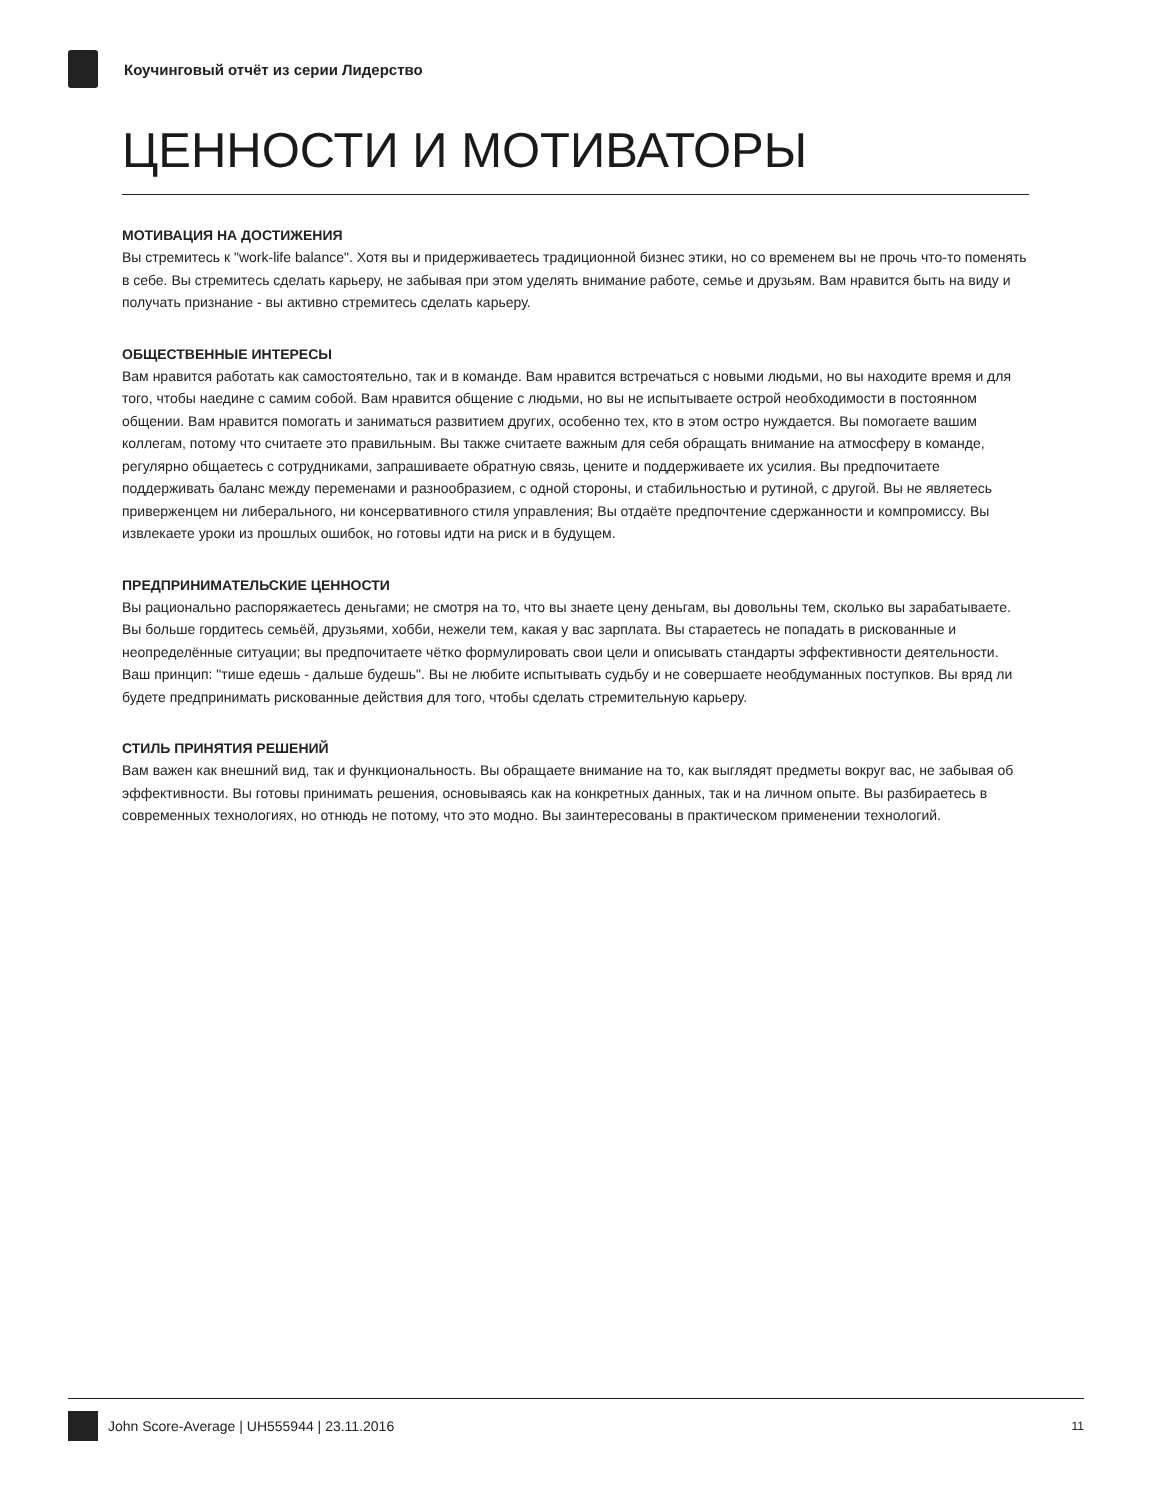Коучинговый отчёт из серии Лидерство
ЦЕННОСТИ И МОТИВАТОРЫ
МОТИВАЦИЯ НА ДОСТИЖЕНИЯ
Вы стремитесь к "work-life balance". Хотя вы и придерживаетесь традиционной бизнес этики, но со временем вы не прочь что-то поменять в себе. Вы стремитесь сделать карьеру, не забывая при этом уделять внимание работе, семье и друзьям. Вам нравится быть на виду и получать признание - вы активно стремитесь сделать карьеру.
ОБЩЕСТВЕННЫЕ ИНТЕРЕСЫ
Вам нравится работать как самостоятельно, так и в команде. Вам нравится встречаться с новыми людьми, но вы находите время и для того, чтобы наедине с самим собой. Вам нравится общение с людьми, но вы не испытываете острой необходимости в постоянном общении. Вам нравится помогать и заниматься развитием других, особенно тех, кто в этом остро нуждается. Вы помогаете вашим коллегам, потому что считаете это правильным. Вы также считаете важным для себя обращать внимание на атмосферу в команде, регулярно общаетесь с сотрудниками, запрашиваете обратную связь, цените и поддерживаете их усилия. Вы предпочитаете поддерживать баланс между переменами и разнообразием, с одной стороны, и стабильностью и рутиной, с другой. Вы не являетесь приверженцем ни либерального, ни консервативного стиля управления; Вы отдаёте предпочтение сдержанности и компромиссу. Вы извлекаете уроки из прошлых ошибок, но готовы идти на риск и в будущем.
ПРЕДПРИНИМАТЕЛЬСКИЕ ЦЕННОСТИ
Вы рационально распоряжаетесь деньгами; не смотря на то, что вы знаете цену деньгам, вы довольны тем, сколько вы зарабатываете. Вы больше гордитесь семьёй, друзьями, хобби, нежели тем, какая у вас зарплата. Вы стараетесь не попадать в рискованные и неопределённые ситуации; вы предпочитаете чётко формулировать свои цели и описывать стандарты эффективности деятельности. Ваш принцип: "тише едешь - дальше будешь". Вы не любите испытывать судьбу и не совершаете необдуманных поступков. Вы вряд ли будете предпринимать рискованные действия для того, чтобы сделать стремительную карьеру.
СТИЛЬ ПРИНЯТИЯ РЕШЕНИЙ
Вам важен как внешний вид, так и функциональность. Вы обращаете внимание на то, как выглядят предметы вокруг вас, не забывая об эффективности. Вы готовы принимать решения, основываясь как на конкретных данных, так и на личном опыте. Вы разбираетесь в современных технологиях, но отнюдь не потому, что это модно. Вы заинтересованы в практическом применении технологий.
John Score-Average | UH555944 | 23.11.2016 11